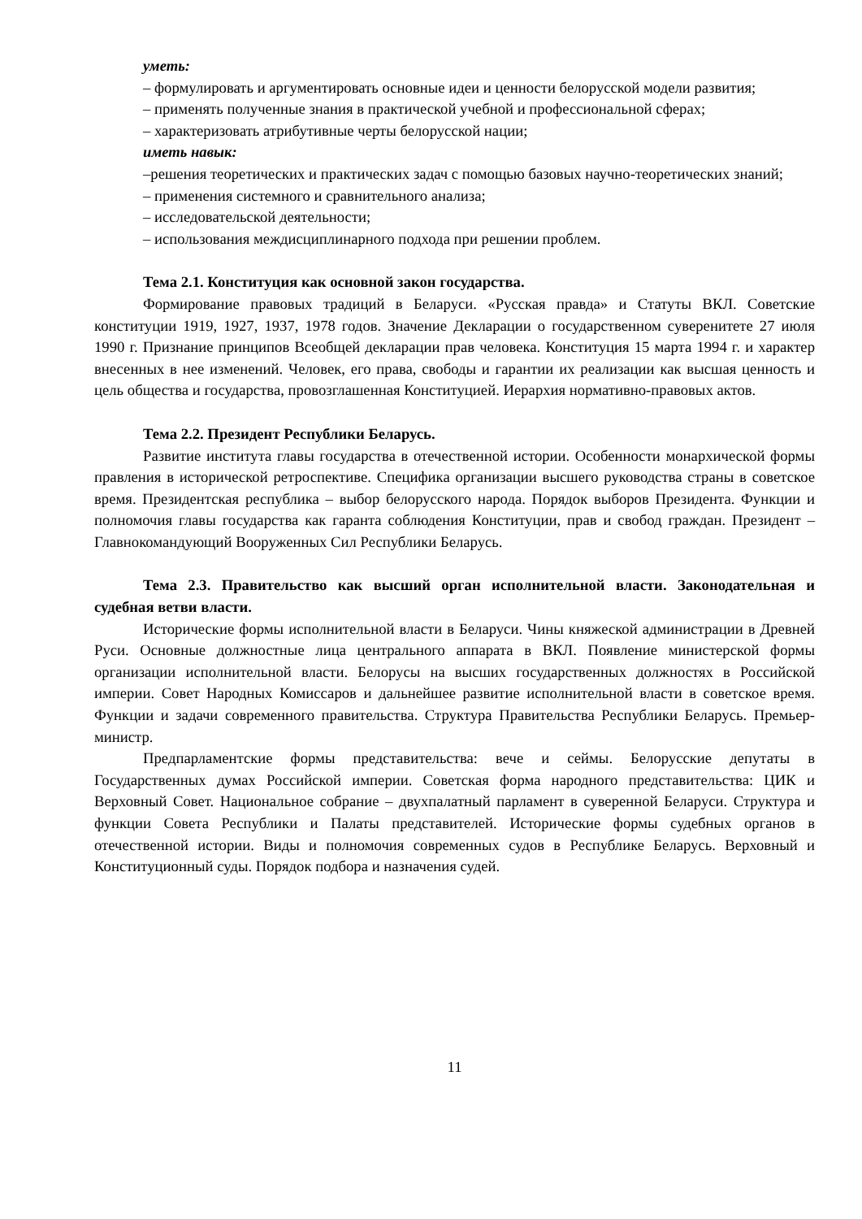уметь:
– формулировать и аргументировать основные идеи и ценности белорусской модели развития;
– применять полученные знания в практической учебной и профессиональной сферах;
– характеризовать атрибутивные черты белорусской нации;
иметь навык:
–решения теоретических и практических задач с помощью базовых научно-теоретических знаний;
– применения системного и сравнительного анализа;
– исследовательской деятельности;
– использования междисциплинарного подхода при решении проблем.
Тема 2.1. Конституция как основной закон государства.
Формирование правовых традиций в Беларуси. «Русская правда» и Статуты ВКЛ. Советские конституции 1919, 1927, 1937, 1978 годов. Значение Декларации о государственном суверенитете 27 июля 1990 г. Признание принципов Всеобщей декларации прав человека. Конституция 15 марта 1994 г. и характер внесенных в нее изменений. Человек, его права, свободы и гарантии их реализации как высшая ценность и цель общества и государства, провозглашенная Конституцией. Иерархия нормативно-правовых актов.
Тема 2.2. Президент Республики Беларусь.
Развитие института главы государства в отечественной истории. Особенности монархической формы правления в исторической ретроспективе. Специфика организации высшего руководства страны в советское время. Президентская республика – выбор белорусского народа. Порядок выборов Президента. Функции и полномочия главы государства как гаранта соблюдения Конституции, прав и свобод граждан. Президент – Главнокомандующий Вооруженных Сил Республики Беларусь.
Тема 2.3. Правительство как высший орган исполнительной власти. Законодательная и судебная ветви власти.
Исторические формы исполнительной власти в Беларуси. Чины княжеской администрации в Древней Руси. Основные должностные лица центрального аппарата в ВКЛ. Появление министерской формы организации исполнительной власти. Белорусы на высших государственных должностях в Российской империи. Совет Народных Комиссаров и дальнейшее развитие исполнительной власти в советское время. Функции и задачи современного правительства. Структура Правительства Республики Беларусь. Премьер-министр.
Предпарламентские формы представительства: вече и сеймы. Белорусские депутаты в Государственных думах Российской империи. Советская форма народного представительства: ЦИК и Верховный Совет. Национальное собрание – двухпалатный парламент в суверенной Беларуси. Структура и функции Совета Республики и Палаты представителей. Исторические формы судебных органов в отечественной истории. Виды и полномочия современных судов в Республике Беларусь. Верховный и Конституционный суды. Порядок подбора и назначения судей.
11